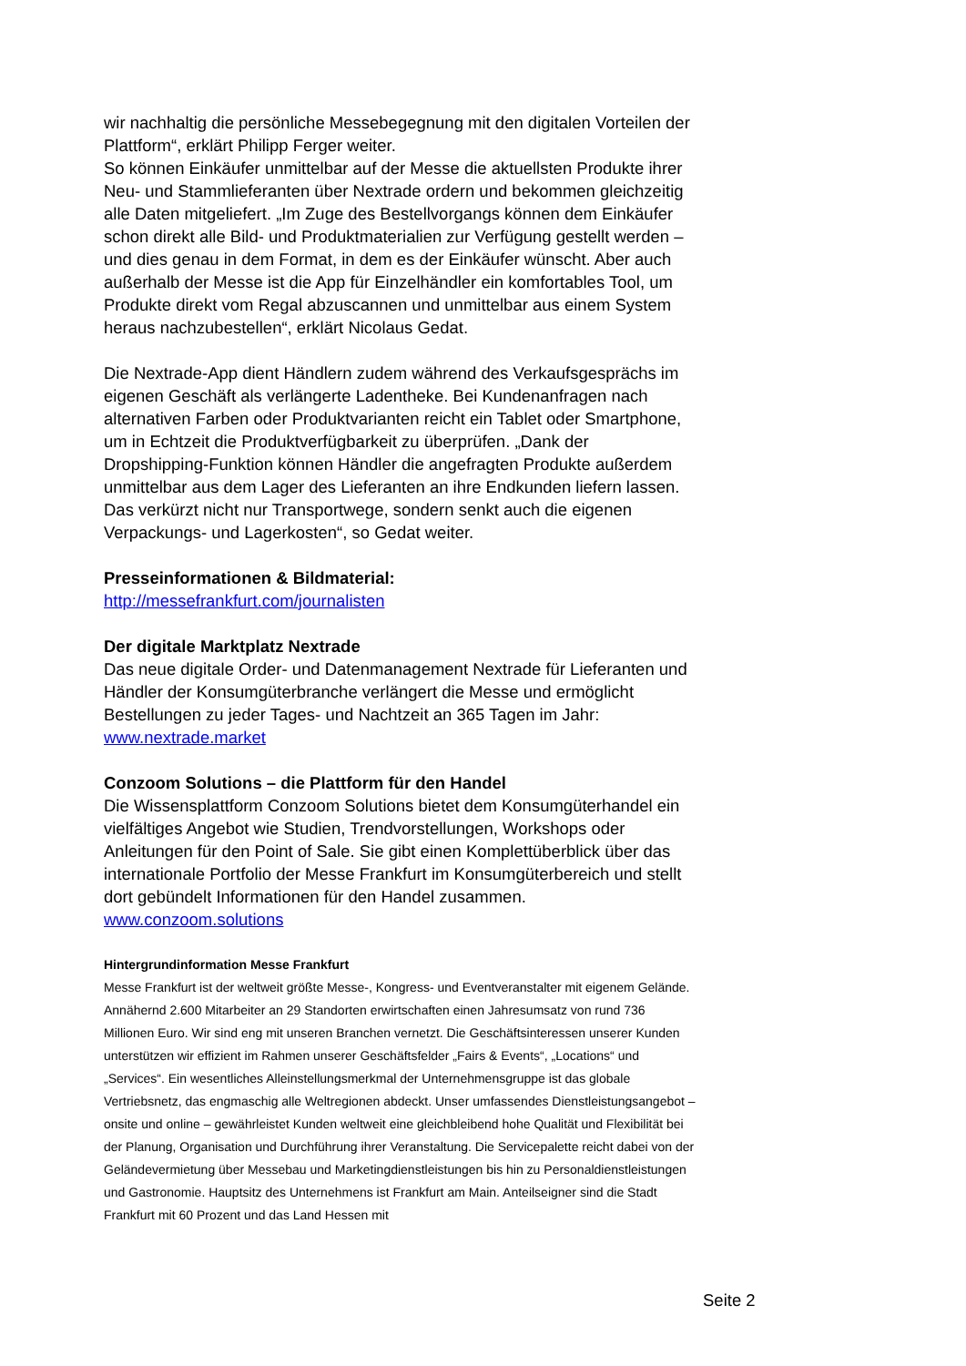wir nachhaltig die persönliche Messebegegnung mit den digitalen Vorteilen der Plattform“, erklärt Philipp Ferger weiter.
So können Einkäufer unmittelbar auf der Messe die aktuellsten Produkte ihrer Neu- und Stammlieferanten über Nextrade ordern und bekommen gleichzeitig alle Daten mitgeliefert. „Im Zuge des Bestellvorgangs können dem Einkäufer schon direkt alle Bild- und Produktmaterialien zur Verfügung gestellt werden – und dies genau in dem Format, in dem es der Einkäufer wünscht. Aber auch außerhalb der Messe ist die App für Einzelhändler ein komfortables Tool, um Produkte direkt vom Regal abzuscannen und unmittelbar aus einem System heraus nachzubestellen“, erklärt Nicolaus Gedat.
Die Nextrade-App dient Händlern zudem während des Verkaufsgesprächs im eigenen Geschäft als verlängerte Ladentheke. Bei Kundenanfragen nach alternativen Farben oder Produktvarianten reicht ein Tablet oder Smartphone, um in Echtzeit die Produktverfügbarkeit zu überprüfen. „Dank der Dropshipping-Funktion können Händler die angefragten Produkte außerdem unmittelbar aus dem Lager des Lieferanten an ihre Endkunden liefern lassen. Das verkürzt nicht nur Transportwege, sondern senkt auch die eigenen Verpackungs- und Lagerkosten“, so Gedat weiter.
Presseinformationen & Bildmaterial:
http://messefrankfurt.com/journalisten
Der digitale Marktplatz Nextrade
Das neue digitale Order- und Datenmanagement Nextrade für Lieferanten und Händler der Konsumgüterbranche verlängert die Messe und ermöglicht Bestellungen zu jeder Tages- und Nachtzeit an 365 Tagen im Jahr: www.nextrade.market
Conzoom Solutions – die Plattform für den Handel
Die Wissensplattform Conzoom Solutions bietet dem Konsumgüterhandel ein vielfältiges Angebot wie Studien, Trendvorstellungen, Workshops oder Anleitungen für den Point of Sale. Sie gibt einen Komplettüberblick über das internationale Portfolio der Messe Frankfurt im Konsumgüterbereich und stellt dort gebündelt Informationen für den Handel zusammen.
www.conzoom.solutions
Hintergrundinformation Messe Frankfurt
Messe Frankfurt ist der weltweit größte Messe-, Kongress- und Eventveranstalter mit eigenem Gelände. Annähernd 2.600 Mitarbeiter an 29 Standorten erwirtschaften einen Jahresumsatz von rund 736 Millionen Euro. Wir sind eng mit unseren Branchen vernetzt. Die Geschäftsinteressen unserer Kunden unterstützen wir effizient im Rahmen unserer Geschäftsfelder „Fairs & Events“, „Locations“ und „Services“. Ein wesentliches Alleinstellungsmerkmal der Unternehmensgruppe ist das globale Vertriebsnetz, das engmaschig alle Weltregionen abdeckt. Unser umfassendes Dienstleistungsangebot – onsite und online – gewährleistet Kunden weltweit eine gleichbleibend hohe Qualität und Flexibilität bei der Planung, Organisation und Durchführung ihrer Veranstaltung. Die Servicepalette reicht dabei von der Geländevermietung über Messebau und Marketingdienstleistungen bis hin zu Personaldienstleistungen und Gastronomie. Hauptsitz des Unternehmens ist Frankfurt am Main. Anteilseigner sind die Stadt Frankfurt mit 60 Prozent und das Land Hessen mit
Seite 2